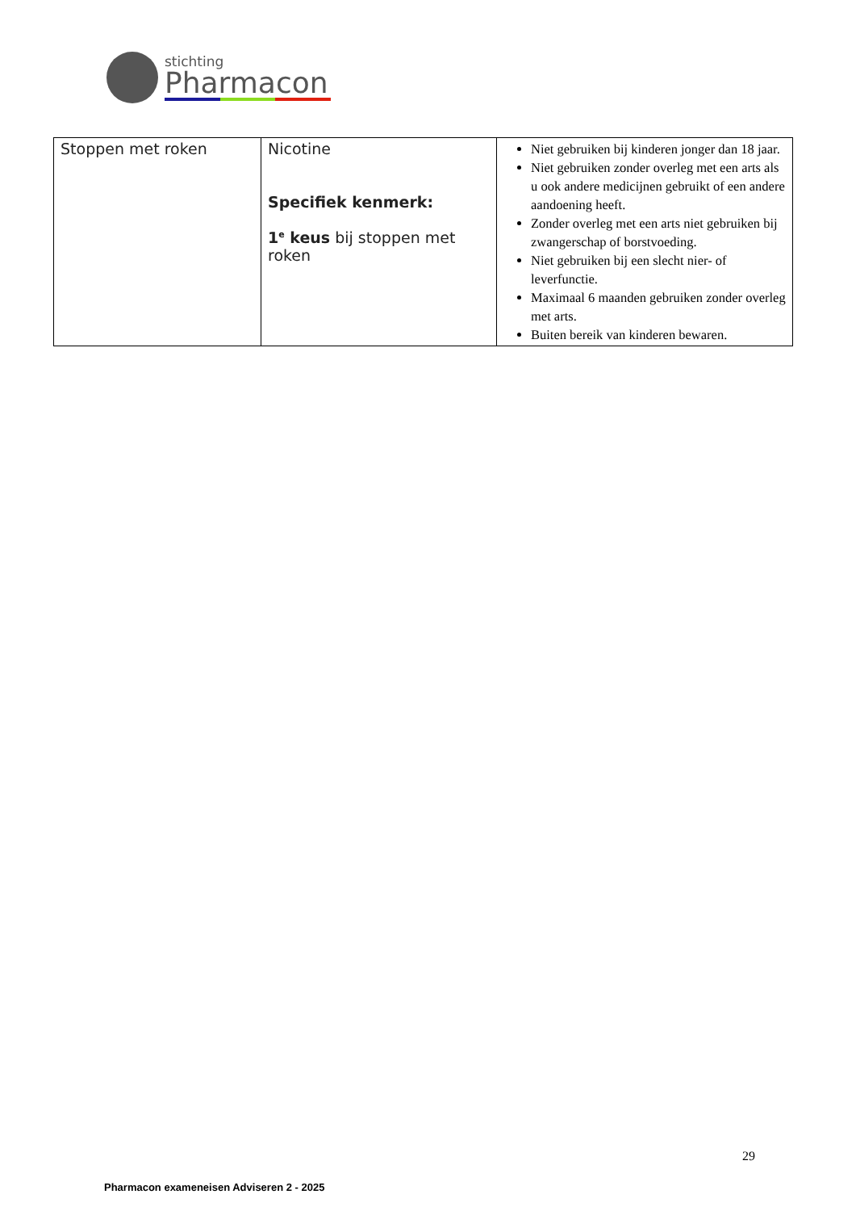stichting
Pharmacon
| Stoppen met roken | Nicotine Specifiek kenmerk: 1<sup>e</sup> keus bij stoppen met roken | Niet gebruiken bij kinderen jonger dan 18 jaar. Niet gebruiken zonder overleg met een arts als u ook andere medicijnen gebruikt of een andere aandoening heeft. Zonder overleg met een arts niet gebruiken bij zwangerschap of borstvoeding. Niet gebruiken bij een slecht nier- of leverfunctie. Maximaal 6 maanden gebruiken zonder overleg met arts. Buiten bereik van kinderen bewaren. |
29
Pharmacon exameneisen Adviseren 2 - 2025